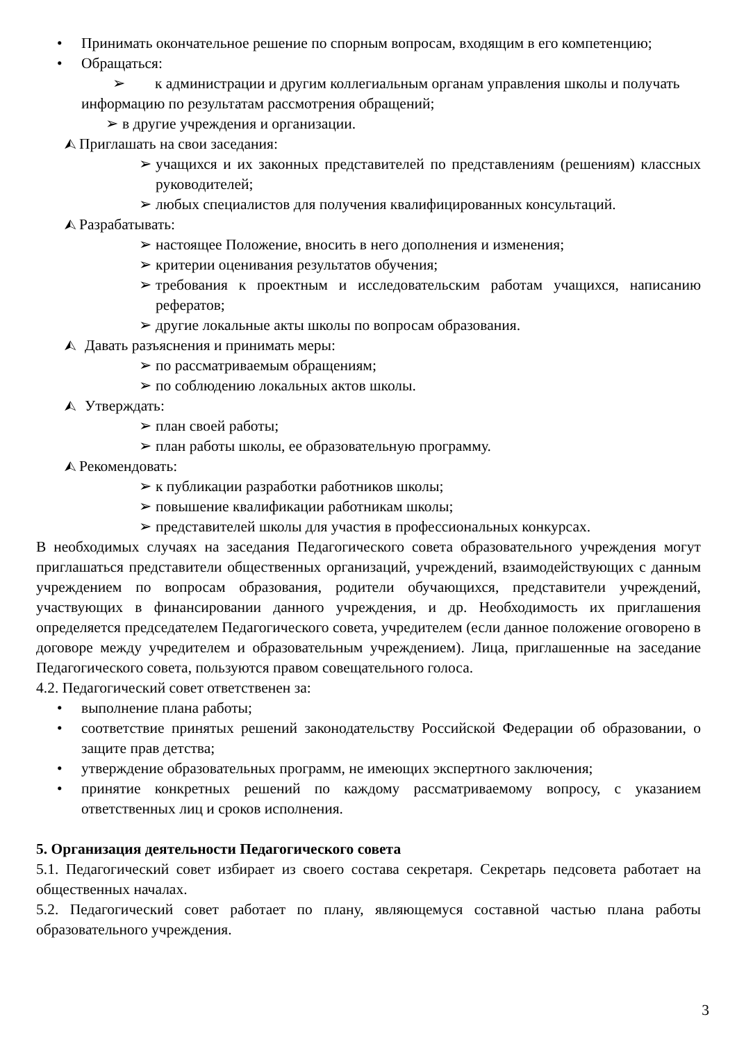• Принимать окончательное решение по спорным вопросам, входящим в его компетенцию;
• Обращаться:
➢ к администрации и другим коллегиальным органам управления школы и получать информацию по результатам рассмотрения обращений;
➢ в другие учреждения и организации.
⮙ Приглашать на свои заседания:
➢ учащихся и их законных представителей по представлениям (решениям) классных руководителей;
➢ любых специалистов для получения квалифицированных консультаций.
⮙ Разрабатывать:
➢ настоящее Положение, вносить в него дополнения и изменения;
➢ критерии оценивания результатов обучения;
➢ требования к проектным и исследовательским работам учащихся, написанию рефератов;
➢ другие локальные акты школы по вопросам образования.
⮙ Давать разъяснения и принимать меры:
➢ по рассматриваемым обращениям;
➢ по соблюдению локальных актов школы.
⮙ Утверждать:
➢ план своей работы;
➢ план работы школы, ее образовательную программу.
⮙ Рекомендовать:
➢ к публикации разработки работников школы;
➢ повышение квалификации работникам школы;
➢ представителей школы для участия в профессиональных конкурсах.
В необходимых случаях на заседания Педагогического совета образовательного учреждения могут приглашаться представители общественных организаций, учреждений, взаимодействующих с данным учреждением по вопросам образования, родители обучающихся, представители учреждений, участвующих в финансировании данного учреждения, и др. Необходимость их приглашения определяется председателем Педагогического совета, учредителем (если данное положение оговорено в договоре между учредителем и образовательным учреждением). Лица, приглашенные на заседание Педагогического совета, пользуются правом совещательного голоса.
4.2. Педагогический совет ответственен за:
• выполнение плана работы;
• соответствие принятых решений законодательству Российской Федерации об образовании, о защите прав детства;
• утверждение образовательных программ, не имеющих экспертного заключения;
• принятие конкретных решений по каждому рассматриваемому вопросу, с указанием ответственных лиц и сроков исполнения.
5. Организация деятельности Педагогического совета
5.1. Педагогический совет избирает из своего состава секретаря. Секретарь педсовета работает на общественных началах.
5.2. Педагогический совет работает по плану, являющемуся составной частью плана работы образовательного учреждения.
3